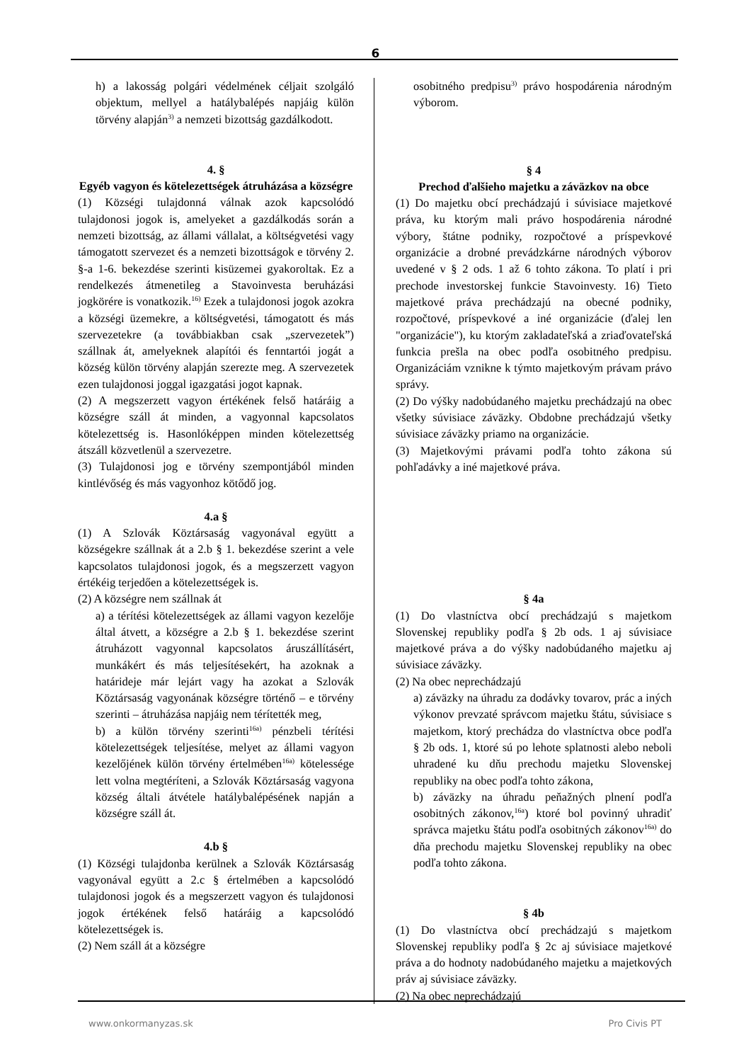6
h) a lakosság polgári védelmének céljait szolgáló objektum, mellyel a hatálybalépés napjáig külön törvény alapján<sup>3)</sup> a nemzeti bizottság gazdálkodott.
4. §
Egyéb vagyon és kötelezettségek átruházása a községre
(1) Községi tulajdonná válnak azok kapcsolódó tulajdonosi jogok is, amelyeket a gazdálkodás során a nemzeti bizottság, az állami vállalat, a költségvetési vagy támogatott szervezet és a nemzeti bizottságok e törvény 2. §-a 1-6. bekezdése szerinti kisüzemei gyakoroltak. Ez a rendelkezés átmenetileg a Stavoinvesta beruházási jogkörére is vonatkozik.<sup>16)</sup> Ezek a tulajdonosi jogok azokra a községi üzemekre, a költségvetési, támogatott és más szervezetekre (a továbbiakban csak „szervezetek”) szállnak át, amelyeknek alapítói és fenntartói jogát a község külön törvény alapján szerezte meg. A szervezetek ezen tulajdonosi joggal igazgatási jogot kapnak.
(2) A megszerzett vagyon értékének felső határáig a községre száll át minden, a vagyonnal kapcsolatos kötelezettség is. Hasonlóképpen minden kötelezettség átszáll közvetlenül a szervezetre.
(3) Tulajdonosi jog e törvény szempontjából minden kintlévőség és más vagyonhoz kötődő jog.
4.a §
(1) A Szlovák Köztársaság vagyonával együtt a községekre szállnak át a 2.b § 1. bekezdése szerint a vele kapcsolatos tulajdonosi jogok, és a megszerzett vagyon értékéig terjedően a kötelezettségek is.
(2) A községre nem szállnak át
a) a térítési kötelezettségek az állami vagyon kezelője által átvett, a községre a 2.b § 1. bekezdése szerint átruházott vagyonnal kapcsolatos áruszállításért, munkákért és más teljesítésekért, ha azoknak a határideje már lejárt vagy ha azokat a Szlovák Köztársaság vagyonának községre történő – e törvény szerinti – átruházása napjáig nem térítették meg,
b) a külön törvény szerinti<sup>16a)</sup> pénzbeli térítési kötelezettségek teljesítése, melyet az állami vagyon kezelőjének külön törvény értelmében<sup>16a)</sup> kötelessége lett volna megtéríteni, a Szlovák Köztársaság vagyona község általi átvétele hatálybalépésének napján a községre száll át.
4.b §
(1) Községi tulajdonba kerülnek a Szlovák Köztársaság vagyonával együtt a 2.c § értelmében a kapcsolódó tulajdonosi jogok és a megszerzett vagyon és tulajdonosi jogok értékének felső határáig a kapcsolódó kötelezettségek is.
(2) Nem száll át a községre
osobitného predpisu<sup>3)</sup> právo hospodárenia národným výborom.
§ 4
Prechod ďalšieho majetku a záväzkov na obce
(1) Do majetku obcí prechádzajú i súvisiace majetkové práva, ku ktorým mali právo hospodárenia národné výbory, štátne podniky, rozpočtové a príspevkové organizácie a drobné prevádzkárne národných výborov uvedené v § 2 ods. 1 až 6 tohto zákona. To platí i pri prechode investorskej funkcie Stavoinvesty. 16) Tieto majetkové práva prechádzajú na obecné podniky, rozpočtové, príspevkové a iné organizácie (ďalej len "organizácie"), ku ktorým zakladateľská a zriaďovateľská funkcia prešla na obec podľa osobitného predpisu. Organizáciám vznikne k týmto majetkovým právam právo správy.
(2) Do výšky nadobúdaného majetku prechádzajú na obec všetky súvisiace záväzky. Obdobne prechádzajú všetky súvisiace záväzky priamo na organizácie.
(3) Majetkovými právami podľa tohto zákona sú pohľadávky a iné majetkové práva.
§ 4a
(1) Do vlastníctva obcí prechádzajú s majetkom Slovenskej republiky podľa § 2b ods. 1 aj súvisiace majetkové práva a do výšky nadobúdaného majetku aj súvisiace záväzky.
(2) Na obec neprechádzajú
a) záväzky na úhradu za dodávky tovarov, prác a iných výkonov prevzaté správcom majetku štátu, súvisiace s majetkom, ktorý prechádza do vlastníctva obce podľa § 2b ods. 1, ktoré sú po lehote splatnosti alebo neboli uhradené ku dňu prechodu majetku Slovenskej republiky na obec podľa tohto zákona,
b) záväzky na úhradu peňažných plnení podľa osobitných zákonov,<sup>16a</sup>) ktoré bol povinný uhradiť správca majetku štátu podľa osobitných zákonov<sup>16a)</sup> do dňa prechodu majetku Slovenskej republiky na obec podľa tohto zákona.
§ 4b
(1) Do vlastníctva obcí prechádzajú s majetkom Slovenskej republiky podľa § 2c aj súvisiace majetkové práva a do hodnoty nadobúdaného majetku a majetkových práv aj súvisiace záväzky.
(2) Na obec neprechádzajú
www.onkormanyzas.sk Pro Civis PT